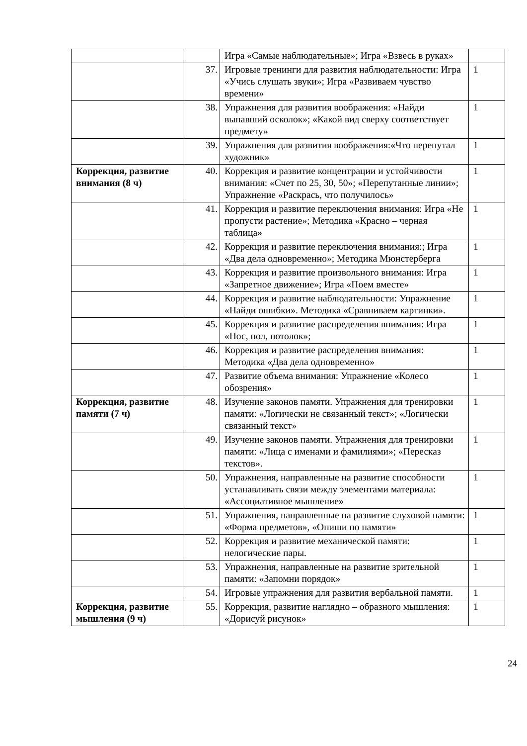| | | Игра «Самые наблюдательные»; Игра «Взвесь в руках» | |
| | 37. | Игровые тренинги для развития наблюдательности: Игра «Учись слушать звуки»; Игра «Развиваем чувство времени» | 1 |
| | 38. | Упражнения для развития воображения: «Найди выпавший осколок»; «Какой вид сверху соответствует предмету» | 1 |
| | 39. | Упражнения для развития воображения:«Что перепутал художник» | 1 |
| Коррекция, развитие внимания (8 ч) | 40. | Коррекция и развитие концентрации и устойчивости внимания: «Счет по 25, 30, 50»; «Перепутанные линии»; Упражнение «Раскрась, что получилось» | 1 |
| | 41. | Коррекция и развитие переключения внимания: Игра «Не пропусти растение»; Методика «Красно – черная таблица» | 1 |
| | 42. | Коррекция и развитие переключения внимания:; Игра «Два дела одновременно»; Методика Мюнстерберга | 1 |
| | 43. | Коррекция и развитие произвольного внимания: Игра «Запретное движение»; Игра «Поем вместе» | 1 |
| | 44. | Коррекция и развитие наблюдательности: Упражнение «Найди ошибки». Методика «Сравниваем картинки». | 1 |
| | 45. | Коррекция и развитие распределения внимания: Игра «Нос, пол, потолок»; | 1 |
| | 46. | Коррекция и развитие распределения внимания: Методика «Два дела одновременно» | 1 |
| | 47. | Развитие объема внимания: Упражнение «Колесо обозрения» | 1 |
| Коррекция, развитие памяти (7 ч) | 48. | Изучение законов памяти. Упражнения для тренировки памяти: «Логически не связанный текст»; «Логически связанный текст» | 1 |
| | 49. | Изучение законов памяти. Упражнения для тренировки памяти: «Лица с именами и фамилиями»; «Пересказ текстов». | 1 |
| | 50. | Упражнения, направленные на развитие способности устанавливать связи между элементами материала: «Ассоциативное мышление» | 1 |
| | 51. | Упражнения, направленные на развитие слуховой памяти: «Форма предметов», «Опиши по памяти» | 1 |
| | 52. | Коррекция и развитие механической памяти: нелогические пары. | 1 |
| | 53. | Упражнения, направленные на развитие зрительной памяти: «Запомни порядок» | 1 |
| | 54. | Игровые упражнения для развития вербальной памяти. | 1 |
| Коррекция, развитие мышления (9 ч) | 55. | Коррекция, развитие наглядно – образного мышления: «Дорисуй рисунок» | 1 |
24